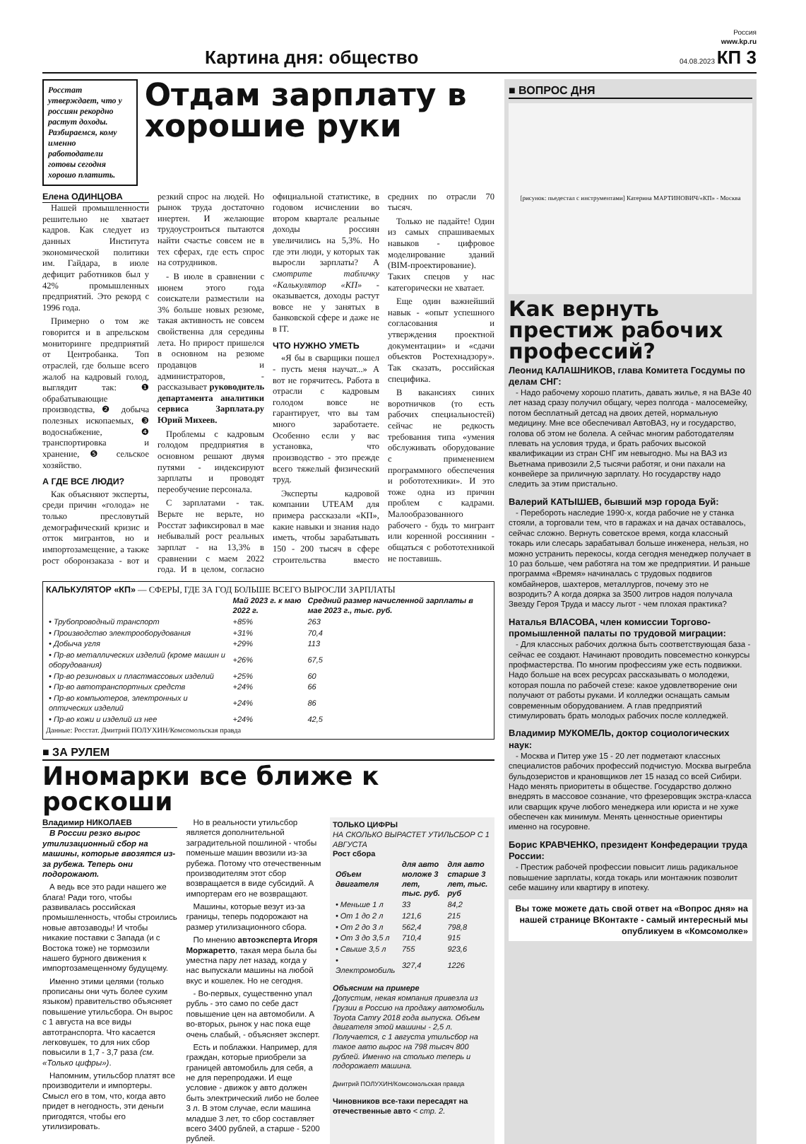Картина дня: общество
Россия
www.kp.ru
04.08.2023 КП 3
Росстат утверждает, что у россиян рекордно растут доходы. Разбираемся, кому именно работодатели готовы сегодня хорошо платить.
Отдам зарплату в хорошие руки
Елена ОДИНЦОВА
Нашей промышленности решительно не хватает кадров. Как следует из данных Института экономической политики им. Гайдара, в июле дефицит работников был у 42% промышленных предприятий. Это рекорд с 1996 года.
Примерно о том же говорится и в апрельском мониторинге предприятий от Центробанка. Топ отраслей, где больше всего жалоб на кадровый голод, выглядит так: ❶ обрабатывающие производства, ❷ добыча полезных ископаемых, ❸ водоснабжение, ❹ транспортировка и хранение, ❺ сельское хозяйство.
А ГДЕ ВСЕ ЛЮДИ?
Как объясняют эксперты, среди причин «голода» не только пресловутый демографический кризис и отток мигрантов, но и импортозамещение, а также рост оборонзаказа - вот и резкий спрос на людей. Но рынок труда достаточно инертен. И желающие трудоустроиться пытаются найти счастье совсем не в тех сферах, где есть спрос на сотрудников.
- В июле в сравнении с июнем этого года соискатели разместили на 3% больше новых резюме, такая активность не совсем свойственна для середины лета. Но прирост пришелся в основном на резюме продавцов и администраторов, - рассказывает руководитель департамента аналитики сервиса Зарплата.ру Юрий Михеев.
Проблемы с кадровым голодом предприятия в основном решают двумя путями - индексируют зарплаты и проводят переобучение персонала.
С зарплатами - так. Верьте не верьте, но Росстат зафиксировал в мае небывалый рост реальных зарплат - на 13,3% в сравнении с маем 2022 года. И в целом, согласно официальной статистике, в годовом исчислении во втором квартале реальные доходы россиян увеличились на 5,3%. Но где эти люди, у которых так выросли зарплаты? А смотрите табличку «Калькулятор «КП» - оказывается, доходы растут вовсе не у занятых в банковской сфере и даже не в IT.
ЧТО НУЖНО УМЕТЬ
«Я бы в сварщики пошел - пусть меня научат...» А вот не горячитесь. Работа в отрасли с кадровым голодом вовсе не гарантирует, что вы там много заработаете. Особенно если у вас установка, что производство - это прежде всего тяжелый физический труд.
Эксперты кадровой компании UTEAM для примера рассказали «КП», какие навыки и знания надо иметь, чтобы зарабатывать 150 - 200 тысяч в сфере строительства вместо средних по отрасли 70 тысяч.
Только не падайте! Один из самых спрашиваемых навыков - цифровое моделирование зданий (BIM-проектирование). Таких спецов у нас категорически не хватает.
Еще один важнейший навык - «опыт успешного согласования и утверждения проектной документации» и «сдачи объектов Ростехнадзору». Так сказать, российская специфика.
В вакансиях синих воротничков (то есть рабочих специальностей) сейчас не редкость требования типа «умения обслуживать оборудование с применением программного обеспечения и робототехники». И это тоже одна из причин проблем с кадрами. Малообразованного рабочего - будь то мигрант или коренной россиянин - общаться с робототехникой не поставишь.
КАЛЬКУЛЯТОР «КП» — СФЕРЫ, ГДЕ ЗА ГОД БОЛЬШЕ ВСЕГО ВЫРОСЛИ ЗАРПЛАТЫ
| | Май 2023 г. к маю 2022 г. | Средний размер начисленной зарплаты в мае 2023 г., тыс. руб. |
| --- | --- | --- |
| • Трубопроводный транспорт | +85% | 263 |
| • Производство электрооборудования | +31% | 70,4 |
| • Добыча угля | +29% | 113 |
| • Пр-во металлических изделий (кроме машин и оборудования) | +26% | 67,5 |
| • Пр-во резиновых и пластмассовых изделий | +25% | 60 |
| • Пр-во автотранспортных средств | +24% | 66 |
| • Пр-во компьютеров, электронных и оптических изделий | +24% | 86 |
| • Пр-во кожи и изделий из нее | +24% | 42,5 |
Данные: Росстат. Дмитрий ПОЛУХИН/Комсомольская правда
■ ЗА РУЛЕМ
Иномарки все ближе к роскоши
Владимир НИКОЛАЕВ
В России резко вырос утилизационный сбор на машины, которые ввозятся из-за рубежа. Теперь они подорожают.
А ведь все это ради нашего же блага! Ради того, чтобы развивалась российская промышленность, чтобы строились новые автозаводы! И чтобы никакие поставки с Запада (и с Востока тоже) не тормозили нашего бурного движения к импортозамещенному будущему.
Именно этими целями (только прописаны они чуть более сухим языком) правительство объясняет повышение утильсбора. Он вырос с 1 августа на все виды автотранспорта. Что касается легковушек, то для них сбор повысили в 1,7 - 3,7 раза (см. «Только цифры»).
Напомним, утильсбор платят все производители и импортеры. Смысл его в том, что, когда авто придет в негодность, эти деньги пригодятся, чтобы его утилизировать.
Но в реальности утильсбор является дополнительной заградительной пошлиной - чтобы поменьше машин ввозили из-за рубежа. Потому что отечественным производителям этот сбор возвращается в виде субсидий. А импортерам его не возвращают.
Машины, которые везут из-за границы, теперь подорожают на размер утилизационного сбора.
По мнению автоэксперта Игоря Моржаретто, такая мера была бы уместна пару лет назад, когда у нас выпускали машины на любой вкус и кошелек. Но не сегодня.
- Во-первых, существенно упал рубль - это само по себе даст повышение цен на автомобили. А во-вторых, рынок у нас пока еще очень слабый, - объясняет эксперт.
Есть и поблажки. Например, для граждан, которые приобрели за границей автомобиль для себя, а не для перепродажи. И еще условие - движок у авто должен быть электрический либо не более 3 л. В этом случае, если машина младше 3 лет, то сбор составляет всего 3400 рублей, а старше - 5200 рублей.
ТОЛЬКО ЦИФРЫ
НА СКОЛЬКО ВЫРАСТЕТ УТИЛЬСБОР С 1 АВГУСТА
Рост сбора
| Объем двигателя | для авто моложе 3 лет, тыс. руб. | для авто старше 3 лет, тыс. руб |
| --- | --- | --- |
| • Меньше 1 л | 33 | 84,2 |
| • От 1 до 2 л | 121,6 | 215 |
| • От 2 до 3 л | 562,4 | 798,8 |
| • От 3 до 3,5 л | 710,4 | 915 |
| • Свыше 3,5 л | 755 | 923,6 |
| • Электромобиль | 327,4 | 1226 |
Объясним на примере
Допустим, некая компания привезла из Грузии в Россию на продажу автомобиль Toyota Camry 2018 года выпуска. Объем двигателя этой машины - 2,5 л. Получается, с 1 августа утильсбор на такое авто вырос на 798 тысяч 800 рублей. Именно на столько теперь и подорожает машина.
Дмитрий ПОЛУХИН/Комсомольская правда
Чиновников все-таки пересадят на отечественные авто < стр. 2.
■ ВОПРОС ДНЯ
[рисунок: пьедестал с инструментами] Катерина МАРТИНОВИЧ/«КП» - Москва
Как вернуть престиж рабочих профессий?
Леонид КАЛАШНИКОВ, глава Комитета Госдумы по делам СНГ:
- Надо рабочему хорошо платить, давать жилье, я на ВАЗе 40 лет назад сразу получил общагу, через полгода - малосемейку, потом бесплатный детсад на двоих детей, нормальную медицину. Мне все обеспечивал АвтоВАЗ, ну и государство, голова об этом не болела. А сейчас многим работодателям плевать на условия труда, и брать рабочих высокой квалификации из стран СНГ им невыгодно. Мы на ВАЗ из Вьетнама привозили 2,5 тысячи работяг, и они пахали на конвейере за приличную зарплату. Но государству надо следить за этим пристально.
Валерий КАТЫШЕВ, бывший мэр города Буй:
- Перебороть наследие 1990-х, когда рабочие не у станка стояли, а торговали тем, что в гаражах и на дачах оставалось, сейчас сложно. Вернуть советское время, когда классный токарь или слесарь зарабатывал больше инженера, нельзя, но можно устранить перекосы, когда сегодня менеджер получает в 10 раз больше, чем работяга на том же предприятии. И раньше программа «Время» начиналась с трудовых подвигов комбайнеров, шахтеров, металлургов, почему это не возродить? А когда доярка за 3500 литров надоя получала Звезду Героя Труда и массу льгот - чем плохая практика?
Наталья ВЛАСОВА, член комиссии Торгово-промышленной палаты по трудовой миграции:
- Для классных рабочих должна быть соответствующая база - сейчас ее создают. Начинают проводить повсеместно конкурсы профмастерства. По многим профессиям уже есть подвижки. Надо больше на всех ресурсах рассказывать о молодежи, которая пошла по рабочей стезе: какое удовлетворение они получают от работы руками. И колледжи оснащать самым современным оборудованием. А глав предприятий стимулировать брать молодых рабочих после колледжей.
Владимир МУКОМЕЛЬ, доктор социологических наук:
- Москва и Питер уже 15 - 20 лет подметают классных специалистов рабочих профессий подчистую. Москва выгребла бульдозеристов и крановщиков лет 15 назад со всей Сибири. Надо менять приоритеты в обществе. Государство должно внедрять в массовое сознание, что фрезеровщик экстра-класса или сварщик круче любого менеджера или юриста и не хуже обеспечен как минимум. Менять ценностные ориентиры именно на госуровне.
Борис КРАВЧЕНКО, президент Конфедерации труда России:
- Престиж рабочей профессии повысит лишь радикальное повышение зарплаты, когда токарь или монтажник позволит себе машину или квартиру в ипотеку.
Вы тоже можете дать свой ответ на «Вопрос дня» на нашей странице ВКонтакте - самый интересный мы опубликуем в «Комсомолке»